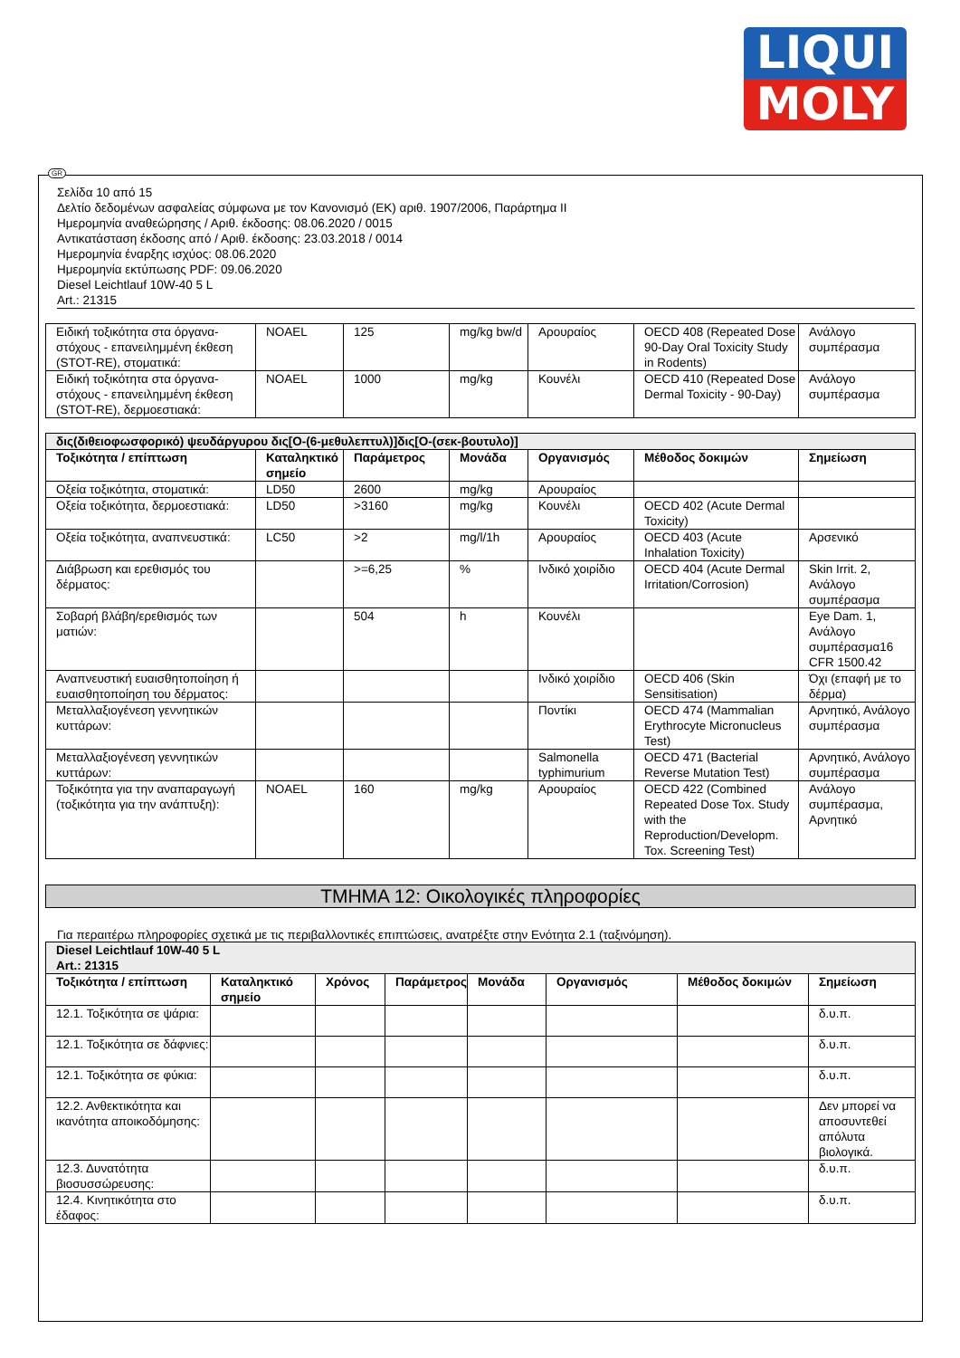LIQUI
MOLY
GR
Σελίδα 10 από 15
Δελτίο δεδομένων ασφαλείας σύμφωνα με τον Κανονισμό (ΕΚ) αριθ. 1907/2006, Παράρτημα II
Ημερομηνία αναθεώρησης / Αριθ. έκδοσης: 08.06.2020 / 0015
Αντικατάσταση έκδοσης από / Αριθ. έκδοσης: 23.03.2018 / 0014
Ημερομηνία έναρξης ισχύος: 08.06.2020
Ημερομηνία εκτύπωσης PDF: 09.06.2020
Diesel Leichtlauf 10W-40 5 L
Art.: 21315
| Ειδική τοξικότητα στα όργανα-στόχους - επανειλημμένη έκθεση (STOT-RE), στοματικά: | NOAEL | 125 | mg/kg bw/d | Αρουραίος | OECD 408 (Repeated Dose 90-Day Oral Toxicity Study in Rodents) | Ανάλογο συμπέρασμα |
| Ειδική τοξικότητα στα όργανα-στόχους - επανειλημμένη έκθεση (STOT-RE), δερμοεστιακά: | NOAEL | 1000 | mg/kg | Κουνέλι | OECD 410 (Repeated Dose Dermal Toxicity - 90-Day) | Ανάλογο συμπέρασμα |
| δις(διθειοφωσφορικό) ψευδάργυρου δις[O-(6-μεθυλεπτυλ)]δις[O-(σεκ-βουτυλο)] | | | | | | |
| Τοξικότητα / επίπτωση | Καταληκτικό σημείο | Παράμετρος | Μονάδα | Οργανισμός | Μέθοδος δοκιμών | Σημείωση |
| Οξεία τοξικότητα, στοματικά: | LD50 | 2600 | mg/kg | Αρουραίος | | |
| Οξεία τοξικότητα, δερμοεστιακά: | LD50 | >3160 | mg/kg | Κουνέλι | OECD 402 (Acute Dermal Toxicity) | |
| Οξεία τοξικότητα, αναπνευστικά: | LC50 | >2 | mg/l/1h | Αρουραίος | OECD 403 (Acute Inhalation Toxicity) | Αρσενικό |
| Διάβρωση και ερεθισμός του δέρματος: | | >=6,25 | % | Ινδικό χοιρίδιο | OECD 404 (Acute Dermal Irritation/Corrosion) | Skin Irrit. 2, Ανάλογο συμπέρασμα |
| Σοβαρή βλάβη/ερεθισμός των ματιών: | | 504 | h | Κουνέλι | | Eye Dam. 1, Ανάλογο συμπέρασμα16 CFR 1500.42 |
| Αναπνευστική ευαισθητοποίηση ή ευαισθητοποίηση του δέρματος: | | | | Ινδικό χοιρίδιο | OECD 406 (Skin Sensitisation) | Όχι (επαφή με το δέρμα) |
| Μεταλλαξιογένεση γεννητικών κυττάρων: | | | | Ποντίκι | OECD 474 (Mammalian Erythrocyte Micronucleus Test) | Αρνητικό, Ανάλογο συμπέρασμα |
| Μεταλλαξιογένεση γεννητικών κυττάρων: | | | | Salmonella typhimurium | OECD 471 (Bacterial Reverse Mutation Test) | Αρνητικό, Ανάλογο συμπέρασμα |
| Τοξικότητα για την αναπαραγωγή (τοξικότητα για την ανάπτυξη): | NOAEL | 160 | mg/kg | Αρουραίος | OECD 422 (Combined Repeated Dose Tox. Study with the Reproduction/Developm. Tox. Screening Test) | Ανάλογο συμπέρασμα, Αρνητικό |
ΤΜΗΜΑ 12: Οικολογικές πληροφορίες
Για περαιτέρω πληροφορίες σχετικά με τις περιβαλλοντικές επιπτώσεις, ανατρέξτε στην Ενότητα 2.1 (ταξινόμηση).
| Diesel Leichtlauf 10W-40 5 L Art.: 21315 | | | | | | | |
| Τοξικότητα / επίπτωση | Καταληκτικό σημείο | Χρόνος | Παράμετρος | Μονάδα | Οργανισμός | Μέθοδος δοκιμών | Σημείωση |
| 12.1. Τοξικότητα σε ψάρια: | | | | | | | δ.υ.π. |
| 12.1. Τοξικότητα σε δάφνιες: | | | | | | | δ.υ.π. |
| 12.1. Τοξικότητα σε φύκια: | | | | | | | δ.υ.π. |
| 12.2. Ανθεκτικότητα και ικανότητα αποικοδόμησης: | | | | | | | Δεν μπορεί να αποσυντεθεί απόλυτα βιολογικά. |
| 12.3. Δυνατότητα βιοσυσσώρευσης: | | | | | | | δ.υ.π. |
| 12.4. Κινητικότητα στο έδαφος: | | | | | | | δ.υ.π. |